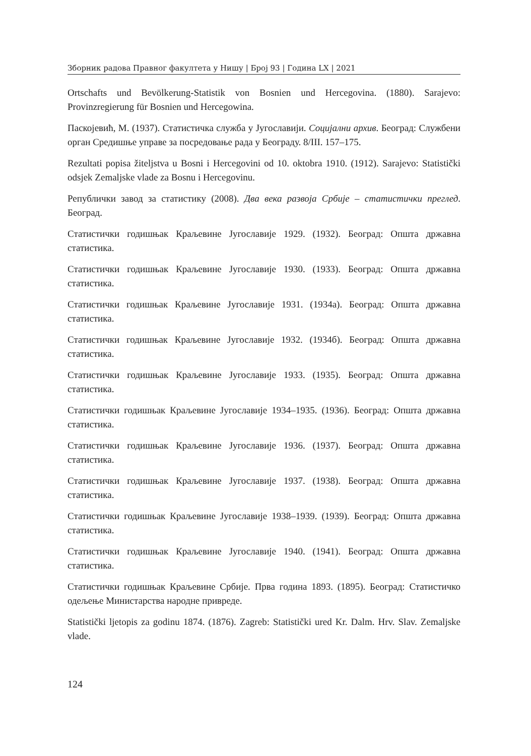Зборник радова Правног факултета у Нишу | Број 93 | Година LX | 2021
Ortschafts und Bevölkerung-Statistik von Bosnien und Hercegovina. (1880). Sarajevo: Provinzregierung für Bosnien und Hercegowina.
Паскојевић, М. (1937). Статистичка служба у Југославији. Социјални архив. Београд: Службени орган Средишње управе за посредовање рада у Београду. 8/III. 157–175.
Rezultati popisa žiteljstva u Bosni i Hercegovini od 10. oktobra 1910. (1912). Sarajevo: Statistički odsjek Zemaljske vlade za Bosnu i Hercegovinu.
Републички завод за статистику (2008). Два века развоја Србије – статистички преглед. Београд.
Статистички годишњак Краљевине Југославије 1929. (1932). Београд: Општа државна статистика.
Статистички годишњак Краљевине Југославије 1930. (1933). Београд: Општа државна статистика.
Статистички годишњак Краљевине Југославије 1931. (1934а). Београд: Општа државна статистика.
Статистички годишњак Краљевине Југославије 1932. (1934б). Београд: Општа државна статистика.
Статистички годишњак Краљевине Југославије 1933. (1935). Београд: Општа државна статистика.
Статистички годишњак Краљевине Југославије 1934–1935. (1936). Београд: Општа државна статистика.
Статистички годишњак Краљевине Југославије 1936. (1937). Београд: Општа државна статистика.
Статистички годишњак Краљевине Југославије 1937. (1938). Београд: Општа државна статистика.
Статистички годишњак Краљевине Југославије 1938–1939. (1939). Београд: Општа државна статистика.
Статистички годишњак Краљевине Југославије 1940. (1941). Београд: Општа државна статистика.
Статистички годишњак Краљевине Србије. Прва година 1893. (1895). Београд: Статистичко одељење Министарства народне привреде.
Statistički ljetopis za godinu 1874. (1876). Zagreb: Statistički ured Kr. Dalm. Hrv. Slav. Zemaljske vlade.
124